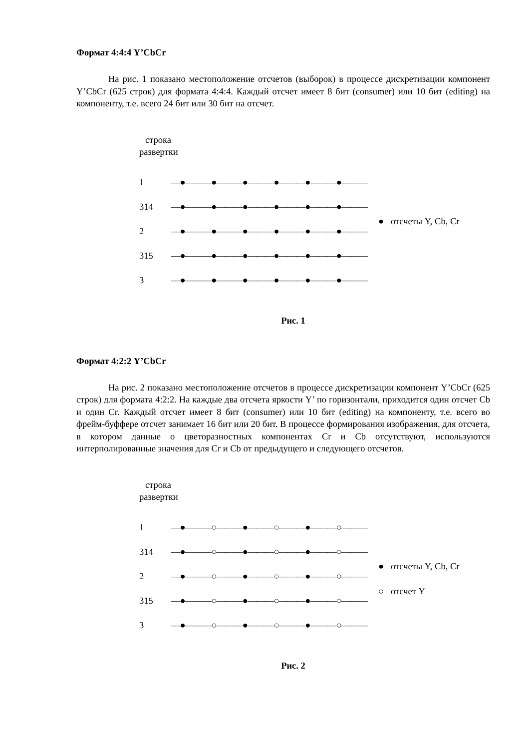Формат 4:4:4 Y’CbCr
На рис. 1 показано местоположение отсчетов (выборок) в процессе дискретизации компонент Y’CbCr (625 строк) для формата 4:4:4. Каждый отсчет имеет 8 бит (consumer) или 10 бит (editing) на компоненту, т.е. всего 24 бит или 30 бит на отсчет.
строка
развертки
1 —●———●———●———●———●———●———
314 —●———●———●———●———●———●———
2 —●———●———●———●———●———●———
315 —●———●———●———●———●———●———
3 —●———●———●———●———●———●———
● отсчеты Y, Cb, Cr
Рис. 1
Формат 4:2:2 Y’CbCr
На рис. 2 показано местоположение отсчетов в процессе дискретизации компонент Y’CbCr (625 строк) для формата 4:2:2. На каждые два отсчета яркости Y’ по горизонтали, приходится один отсчет Cb и один Cr. Каждый отсчет имеет 8 бит (consumer) или 10 бит (editing) на компоненту, т.е. всего во фрейм-буффере отсчет занимает 16 бит или 20 бит. В процессе формирования изображения, для отсчета, в котором данные о цветоразностных компонентах Cr и Cb отсутствуют, используются интерполированные значения для Cr и Cb от предыдущего и следующего отсчетов.
строка
развертки
1 —●———○———●———○———●———○———
314 —●———○———●———○———●———○———
2 —●———○———●———○———●———○———
315 —●———○———●———○———●———○———
3 —●———○———●———○———●———○———
● отсчеты Y, Cb, Cr
○ отсчет Y
Рис. 2